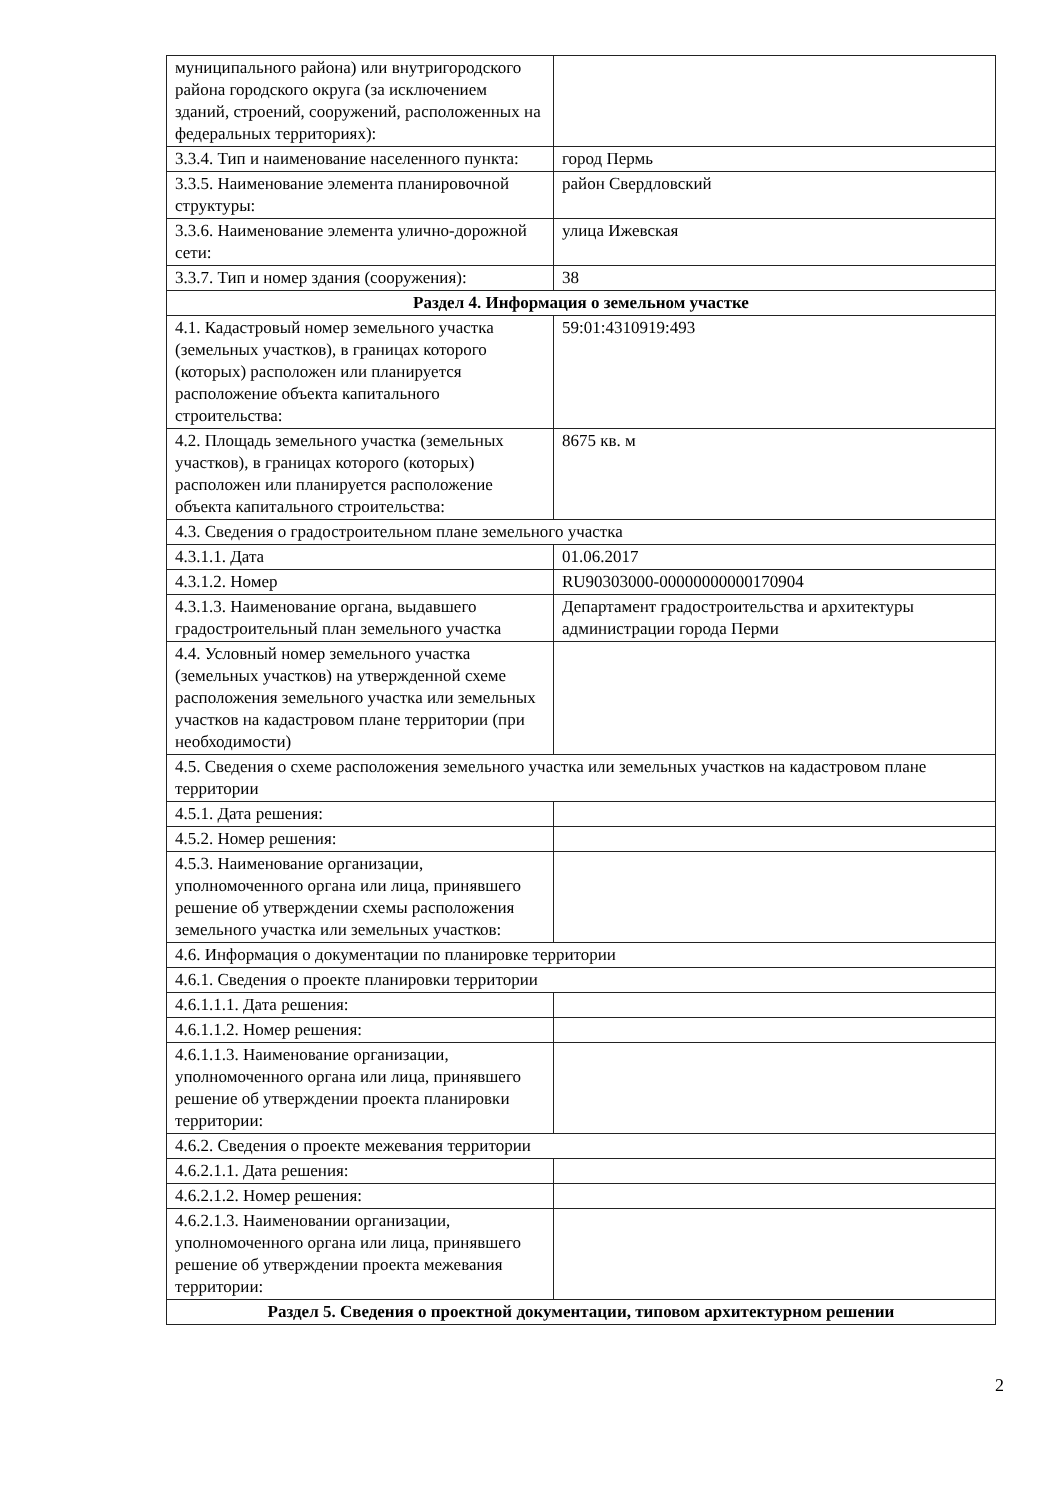| муниципального района) или внутригородского района городского округа (за исключением зданий, строений, сооружений, расположенных на федеральных территориях): | |
| 3.3.4. Тип и наименование населенного пункта: | город Пермь |
| 3.3.5. Наименование элемента планировочной структуры: | район Свердловский |
| 3.3.6. Наименование элемента улично-дорожной сети: | улица Ижевская |
| 3.3.7. Тип и номер здания (сооружения): | 38 |
| Раздел 4. Информация о земельном участке | |
| 4.1. Кадастровый номер земельного участка (земельных участков), в границах которого (которых) расположен или планируется расположение объекта капитального строительства: | 59:01:4310919:493 |
| 4.2. Площадь земельного участка (земельных участков), в границах которого (которых) расположен или планируется расположение объекта капитального строительства: | 8675 кв. м |
| 4.3. Сведения о градостроительном плане земельного участка | |
| 4.3.1.1. Дата | 01.06.2017 |
| 4.3.1.2. Номер | RU90303000-00000000000170904 |
| 4.3.1.3. Наименование органа, выдавшего градостроительный план земельного участка | Департамент градостроительства и архитектуры администрации города Перми |
| 4.4. Условный номер земельного участка (земельных участков) на утвержденной схеме расположения земельного участка или земельных участков на кадастровом плане территории (при необходимости) | |
| 4.5. Сведения о схеме расположения земельного участка или земельных участков на кадастровом плане территории | |
| 4.5.1. Дата решения: | |
| 4.5.2. Номер решения: | |
| 4.5.3. Наименование организации, уполномоченного органа или лица, принявшего решение об утверждении схемы расположения земельного участка или земельных участков: | |
| 4.6. Информация о документации по планировке территории | |
| 4.6.1. Сведения о проекте планировки территории | |
| 4.6.1.1.1. Дата решения: | |
| 4.6.1.1.2. Номер решения: | |
| 4.6.1.1.3. Наименование организации, уполномоченного органа или лица, принявшего решение об утверждении проекта планировки территории: | |
| 4.6.2. Сведения о проекте межевания территории | |
| 4.6.2.1.1. Дата решения: | |
| 4.6.2.1.2. Номер решения: | |
| 4.6.2.1.3. Наименовании организации, уполномоченного органа или лица, принявшего решение об утверждении проекта межевания территории: | |
| Раздел 5. Сведения о проектной документации, типовом архитектурном решении | |
2